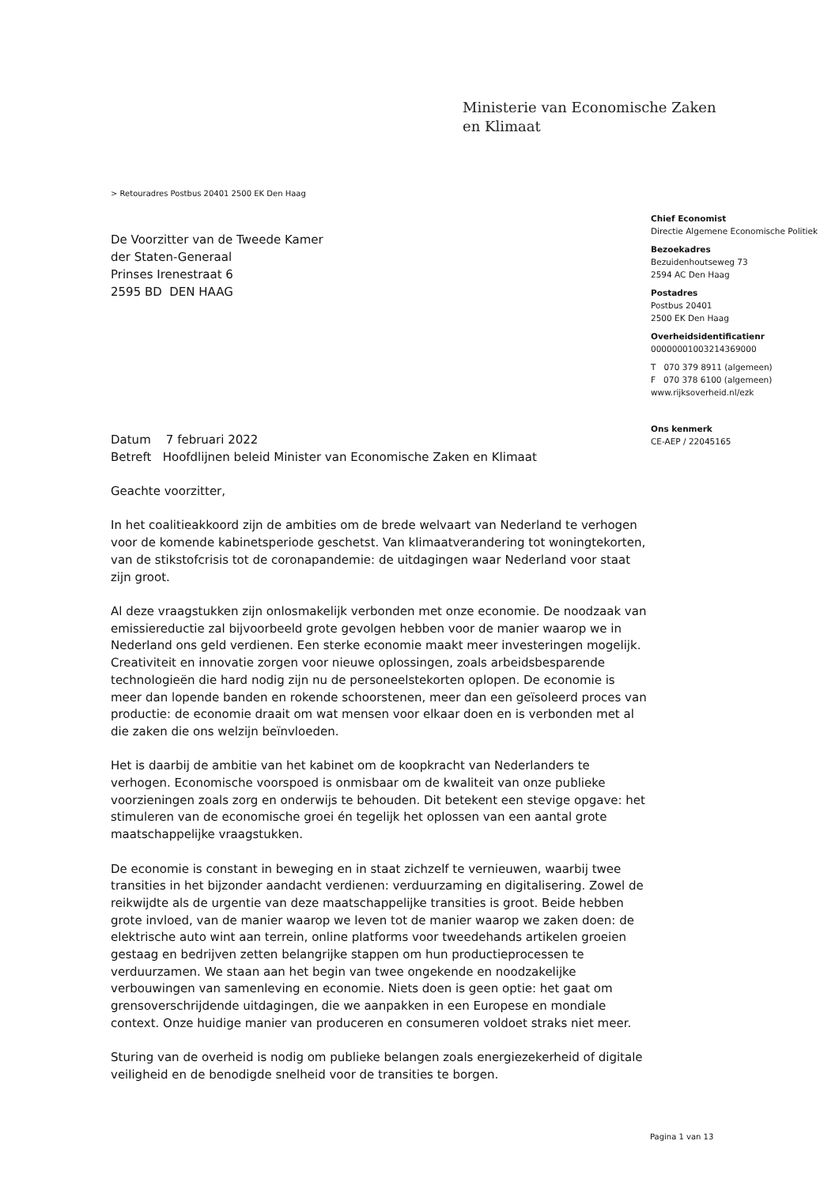Ministerie van Economische Zaken
en Klimaat
> Retouradres Postbus 20401 2500 EK Den Haag
Chief Economist
Directie Algemene Economische Politiek
Bezoekadres
Bezuidenhoutseweg 73
2594 AC Den Haag
Postadres
Postbus 20401
2500 EK Den Haag
Overheidsidentificatienr
00000001003214369000
T 070 379 8911 (algemeen)
F 070 378 6100 (algemeen)
www.rijksoverheid.nl/ezk
Ons kenmerk
CE-AEP / 22045165
De Voorzitter van de Tweede Kamer
der Staten-Generaal
Prinses Irenestraat 6
2595 BD DEN HAAG
Datum 7 februari 2022
Betreft Hoofdlijnen beleid Minister van Economische Zaken en Klimaat
Geachte voorzitter,
In het coalitieakkoord zijn de ambities om de brede welvaart van Nederland te verhogen voor de komende kabinetsperiode geschetst. Van klimaatverandering tot woningtekorten, van de stikstofcrisis tot de coronapandemie: de uitdagingen waar Nederland voor staat zijn groot.
Al deze vraagstukken zijn onlosmakelijk verbonden met onze economie. De noodzaak van emissiereductie zal bijvoorbeeld grote gevolgen hebben voor de manier waarop we in Nederland ons geld verdienen. Een sterke economie maakt meer investeringen mogelijk. Creativiteit en innovatie zorgen voor nieuwe oplossingen, zoals arbeidsbesparende technologieën die hard nodig zijn nu de personeelstekorten oplopen. De economie is meer dan lopende banden en rokende schoorstenen, meer dan een geïsoleerd proces van productie: de economie draait om wat mensen voor elkaar doen en is verbonden met al die zaken die ons welzijn beïnvloeden.
Het is daarbij de ambitie van het kabinet om de koopkracht van Nederlanders te verhogen. Economische voorspoed is onmisbaar om de kwaliteit van onze publieke voorzieningen zoals zorg en onderwijs te behouden. Dit betekent een stevige opgave: het stimuleren van de economische groei én tegelijk het oplossen van een aantal grote maatschappelijke vraagstukken.
De economie is constant in beweging en in staat zichzelf te vernieuwen, waarbij twee transities in het bijzonder aandacht verdienen: verduurzaming en digitalisering. Zowel de reikwijdte als de urgentie van deze maatschappelijke transities is groot. Beide hebben grote invloed, van de manier waarop we leven tot de manier waarop we zaken doen: de elektrische auto wint aan terrein, online platforms voor tweedehands artikelen groeien gestaag en bedrijven zetten belangrijke stappen om hun productieprocessen te verduurzamen. We staan aan het begin van twee ongekende en noodzakelijke verbouwingen van samenleving en economie. Niets doen is geen optie: het gaat om grensoverschrijdende uitdagingen, die we aanpakken in een Europese en mondiale context. Onze huidige manier van produceren en consumeren voldoet straks niet meer.
Sturing van de overheid is nodig om publieke belangen zoals energiezekerheid of digitale veiligheid en de benodigde snelheid voor de transities te borgen.
Pagina 1 van 13